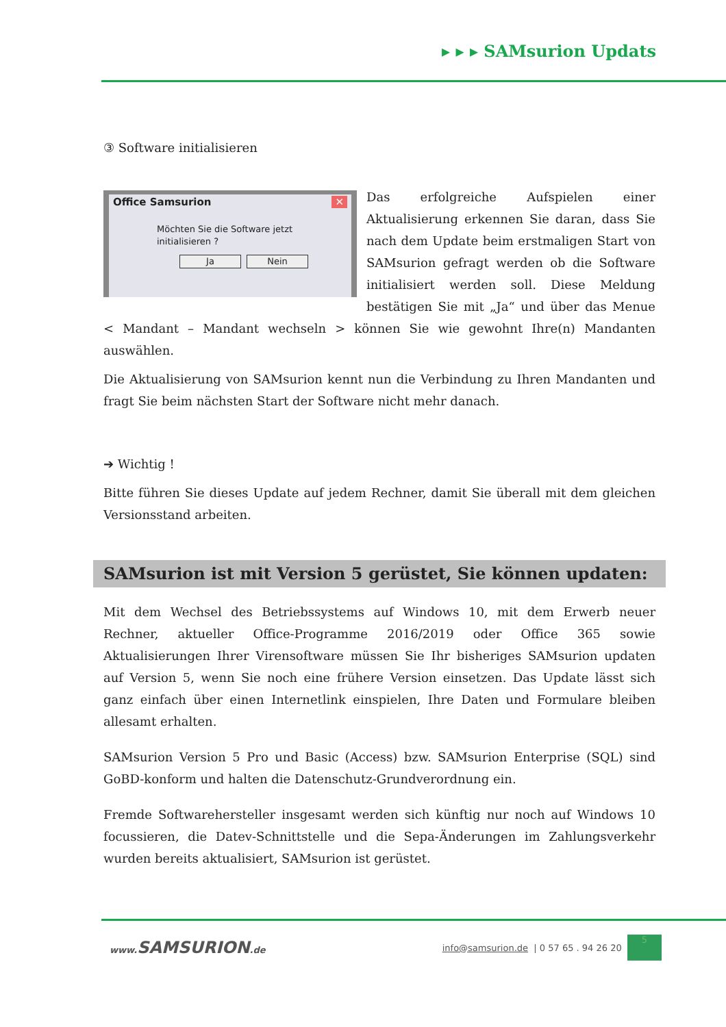▸ ▸ ▸ SAMsurion Updats
③ Software initialisieren
Office Samsurion ✕
Möchten Sie die Software jetzt initialisieren ?
Ja Nein
Das erfolgreiche Aufspielen einer Aktualisierung erkennen Sie daran, dass Sie nach dem Update beim erstmaligen Start von SAMsurion gefragt werden ob die Software initialisiert werden soll. Diese Meldung bestätigen Sie mit „Ja“ und über das Menue < Mandant – Mandant wechseln > können Sie wie gewohnt Ihre(n) Mandanten auswählen.
Die Aktualisierung von SAMsurion kennt nun die Verbindung zu Ihren Mandanten und fragt Sie beim nächsten Start der Software nicht mehr danach.
➔ Wichtig !
Bitte führen Sie dieses Update auf jedem Rechner, damit Sie überall mit dem gleichen Versionsstand arbeiten.
SAMsurion ist mit Version 5 gerüstet, Sie können updaten:
Mit dem Wechsel des Betriebssystems auf Windows 10, mit dem Erwerb neuer Rechner, aktueller Office-Programme 2016/2019 oder Office 365 sowie Aktualisierungen Ihrer Virensoftware müssen Sie Ihr bisheriges SAMsurion updaten auf Version 5, wenn Sie noch eine frühere Version einsetzen. Das Update lässt sich ganz einfach über einen Internetlink einspielen, Ihre Daten und Formulare bleiben allesamt erhalten.
SAMsurion Version 5 Pro und Basic (Access) bzw. SAMsurion Enterprise (SQL) sind GoBD-konform und halten die Datenschutz-Grundverordnung ein.
Fremde Softwarehersteller insgesamt werden sich künftig nur noch auf Windows 10 focussieren, die Datev-Schnittstelle und die Sepa-Änderungen im Zahlungsverkehr wurden bereits aktualisiert, SAMsurion ist gerüstet.
www. SAMSURION.de
info@samsurion.de | 0 57 65 . 94 26 20
5